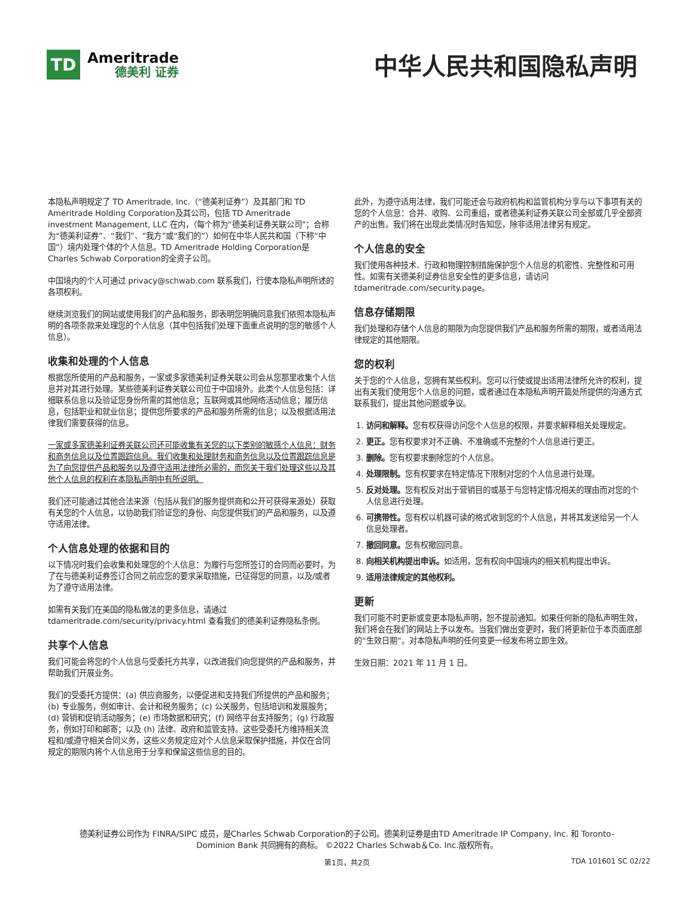TD
Ameritrade
德美利 证券
中华人民共和国隐私声明
本隐私声明规定了 TD Ameritrade, Inc.（“德美利证券”）及其部门和 TD Ameritrade Holding Corporation及其公司，包括 TD Ameritrade investment Management, LLC 在内，（每个称为“德美利证券关联公司”；合称为“德美利证券”、“我们”、“我方”或“我们的”）如何在中华人民共和国（下称“中国”）境内处理个体的个人信息。TD Ameritrade Holding Corporation是Charles Schwab Corporation的全资子公司。
中国境内的个人可通过 privacy@schwab.com 联系我们，行使本隐私声明所述的各项权利。
继续浏览我们的网站或使用我们的产品和服务，即表明您明确同意我们依照本隐私声明的各项条款来处理您的个人信息（其中包括我们处理下面重点说明的您的敏感个人信息）。
收集和处理的个人信息
根据您所使用的产品和服务，一家或多家德美利证券关联公司会从您那里收集个人信息并对其进行处理。某些德美利证券关联公司位于中国境外。此类个人信息包括：详细联系信息以及验证您身份所需的其他信息；互联网或其他网络活动信息；履历信息，包括职业和就业信息；提供您所要求的产品和服务所需的信息；以及根据适用法律我们需要获得的信息。
一家或多家德美利证券关联公司还可能收集有关您的以下类别的敏感个人信息：财务和商务信息以及位置跟踪信息。我们收集和处理财务和商务信息以及位置跟踪信息是为了向您提供产品和服务以及遵守适用法律所必需的，而您关于我们处理这些以及其他个人信息的权利在本隐私声明中有所说明。
我们还可能通过其他合法来源（包括从我们的服务提供商和公开可获得来源处）获取有关您的个人信息，以协助我们验证您的身份、向您提供我们的产品和服务，以及遵守适用法律。
个人信息处理的依据和目的
以下情况时我们会收集和处理您的个人信息：为履行与您所签订的合同而必要时，为了在与德美利证券签订合同之前应您的要求采取措施，已征得您的同意，以及/或者为了遵守适用法律。
如需有关我们在美国的隐私做法的更多信息，请通过 tdameritrade.com/security/privacy.html 查看我们的德美利证券隐私条例。
共享个人信息
我们可能会将您的个人信息与受委托方共享，以改进我们向您提供的产品和服务，并帮助我们开展业务。
我们的受委托方提供：(a) 供应商服务，以便促进和支持我们所提供的产品和服务；(b) 专业服务，例如审计、会计和税务服务；(c) 公关服务，包括培训和发展服务；(d) 营销和促销活动服务；(e) 市场数据和研究；(f) 网络平台支持服务；(g) 行政服务，例如打印和邮寄；以及 (h) 法律、政府和监管支持。这些受委托方维持相关流程和/或遵守相关合同义务，这些义务规定应对个人信息采取保护措施，并仅在合同规定的期限内将个人信息用于分享和保留这些信息的目的。
此外，为遵守适用法律，我们可能还会与政府机构和监管机构分享与以下事项有关的您的个人信息：合并、收购、公司重组，或者德美利证券关联公司全部或几乎全部资产的出售。我们将在出现此类情况时告知您，除非适用法律另有规定。
个人信息的安全
我们使用各种技术、行政和物理控制措施保护您个人信息的机密性、完整性和可用性。如需有关德美利证券信息安全性的更多信息，请访问 tdameritrade.com/security.page。
信息存储期限
我们处理和存储个人信息的期限为向您提供我们产品和服务所需的期限，或者适用法律规定的其他期限。
您的权利
关于您的个人信息，您拥有某些权利。您可以行使或提出适用法律所允许的权利，提出有关我们使用您个人信息的问题，或者通过在本隐私声明开篇处所提供的沟通方式联系我们，提出其他问题或争议。
1. 访问和解释。您有权获得访问您个人信息的权限，并要求解释相关处理规定。
2. 更正。您有权要求对不正确、不准确或不完整的个人信息进行更正。
3. 删除。您有权要求删除您的个人信息。
4. 处理限制。您有权要求在特定情况下限制对您的个人信息进行处理。
5. 反对处理。您有权反对出于营销目的或基于与您特定情况相关的理由而对您的个人信息进行处理。
6. 可携带性。您有权以机器可读的格式收到您的个人信息，并将其发送给另一个人信息处理者。
7. 撤回同意。您有权撤回同意。
8. 向相关机构提出申诉。如适用，您有权向中国境内的相关机构提出申诉。
9. 适用法律规定的其他权利。
更新
我们可能不时更新或变更本隐私声明，恕不提前通知。如果任何新的隐私声明生效，我们将会在我们的网站上予以发布。当我们做出变更时，我们将更新位于本页面底部的“生效日期”。对本隐私声明的任何变更一经发布将立即生效。
生效日期：2021 年 11 月 1 日。
德美利证券公司作为 FINRA/SIPC 成员，是Charles Schwab Corporation的子公司。德美利证券是由TD Ameritrade IP Company, Inc. 和 Toronto-
Dominion Bank 共同拥有的商标。 ©2022 Charles Schwab＆Co. Inc.版权所有。
第1页，共2页 TDA 101601 SC 02/22